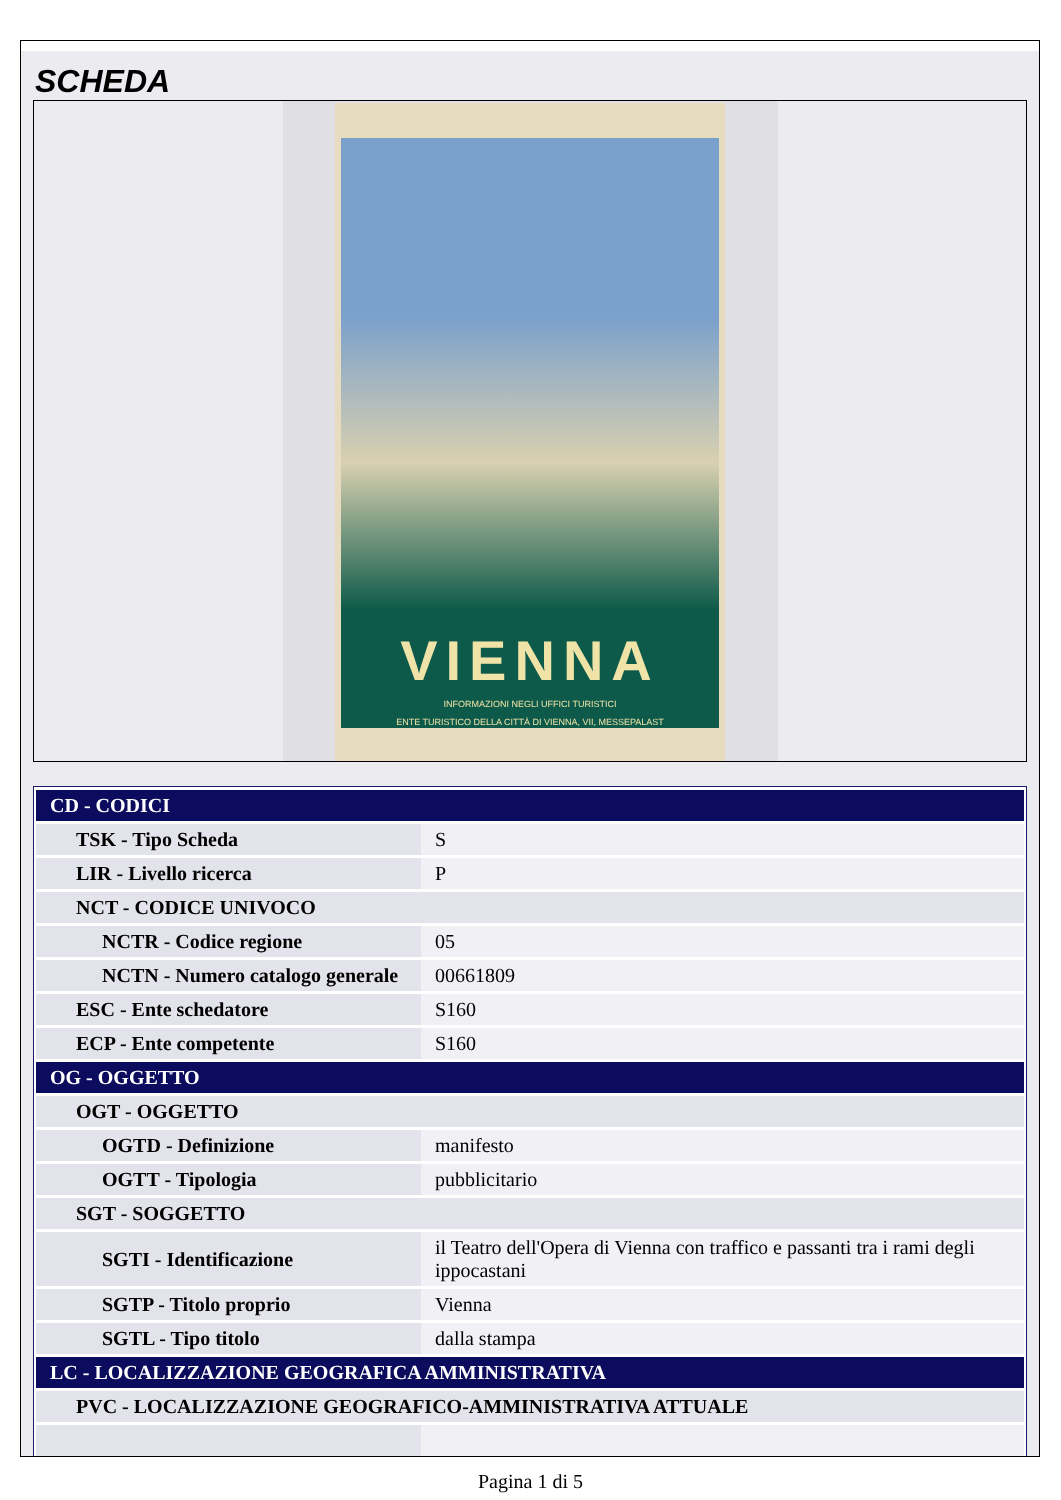SCHEDA
VIENNA
INFORMAZIONI NEGLI UFFICI TURISTICI
ENTE TURISTICO DELLA CITTÀ DI VIENNA, VII, MESSEPALAST
| CD - CODICI | |
| TSK - Tipo Scheda | S |
| LIR - Livello ricerca | P |
| NCT - CODICE UNIVOCO | |
| NCTR - Codice regione | 05 |
| NCTN - Numero catalogo generale | 00661809 |
| ESC - Ente schedatore | S160 |
| ECP - Ente competente | S160 |
| OG - OGGETTO | |
| OGT - OGGETTO | |
| OGTD - Definizione | manifesto |
| OGTT - Tipologia | pubblicitario |
| SGT - SOGGETTO | |
| SGTI - Identificazione | il Teatro dell'Opera di Vienna con traffico e passanti tra i rami degli ippocastani |
| SGTP - Titolo proprio | Vienna |
| SGTL - Tipo titolo | dalla stampa |
| LC - LOCALIZZAZIONE GEOGRAFICA AMMINISTRATIVA | |
| PVC - LOCALIZZAZIONE GEOGRAFICO-AMMINISTRATIVA ATTUALE | |
Pagina 1 di 5